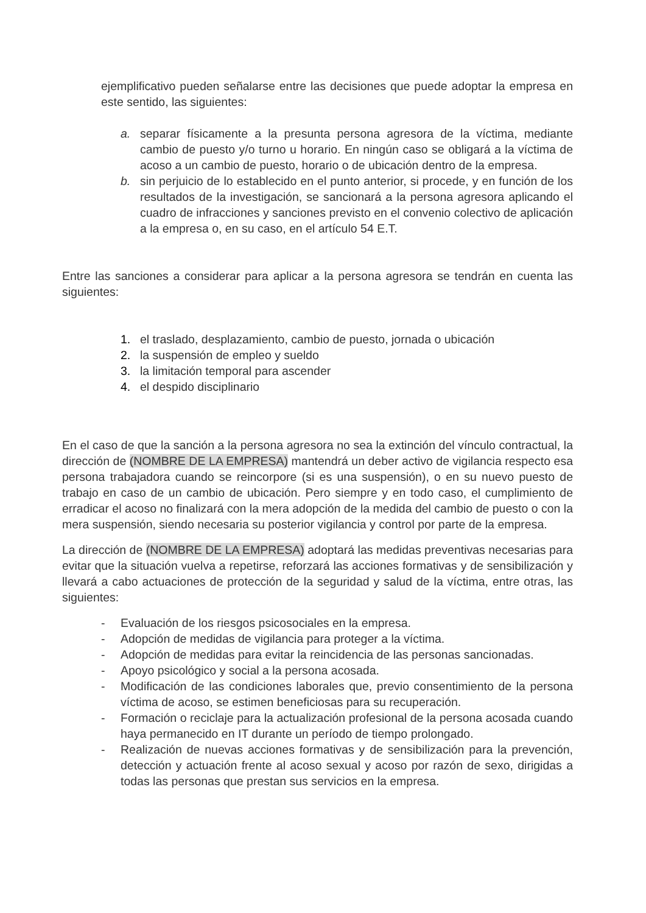ejemplificativo pueden señalarse entre las decisiones que puede adoptar la empresa en este sentido, las siguientes:
a. separar físicamente a la presunta persona agresora de la víctima, mediante cambio de puesto y/o turno u horario. En ningún caso se obligará a la víctima de acoso a un cambio de puesto, horario o de ubicación dentro de la empresa.
b. sin perjuicio de lo establecido en el punto anterior, si procede, y en función de los resultados de la investigación, se sancionará a la persona agresora aplicando el cuadro de infracciones y sanciones previsto en el convenio colectivo de aplicación a la empresa o, en su caso, en el artículo 54 E.T.
Entre las sanciones a considerar para aplicar a la persona agresora se tendrán en cuenta las siguientes:
1. el traslado, desplazamiento, cambio de puesto, jornada o ubicación
2. la suspensión de empleo y sueldo
3. la limitación temporal para ascender
4. el despido disciplinario
En el caso de que la sanción a la persona agresora no sea la extinción del vínculo contractual, la dirección de (NOMBRE DE LA EMPRESA) mantendrá un deber activo de vigilancia respecto esa persona trabajadora cuando se reincorpore (si es una suspensión), o en su nuevo puesto de trabajo en caso de un cambio de ubicación. Pero siempre y en todo caso, el cumplimiento de erradicar el acoso no finalizará con la mera adopción de la medida del cambio de puesto o con la mera suspensión, siendo necesaria su posterior vigilancia y control por parte de la empresa.
La dirección de (NOMBRE DE LA EMPRESA) adoptará las medidas preventivas necesarias para evitar que la situación vuelva a repetirse, reforzará las acciones formativas y de sensibilización y llevará a cabo actuaciones de protección de la seguridad y salud de la víctima, entre otras, las siguientes:
- Evaluación de los riesgos psicosociales en la empresa.
- Adopción de medidas de vigilancia para proteger a la víctima.
- Adopción de medidas para evitar la reincidencia de las personas sancionadas.
- Apoyo psicológico y social a la persona acosada.
- Modificación de las condiciones laborales que, previo consentimiento de la persona víctima de acoso, se estimen beneficiosas para su recuperación.
- Formación o reciclaje para la actualización profesional de la persona acosada cuando haya permanecido en IT durante un período de tiempo prolongado.
- Realización de nuevas acciones formativas y de sensibilización para la prevención, detección y actuación frente al acoso sexual y acoso por razón de sexo, dirigidas a todas las personas que prestan sus servicios en la empresa.